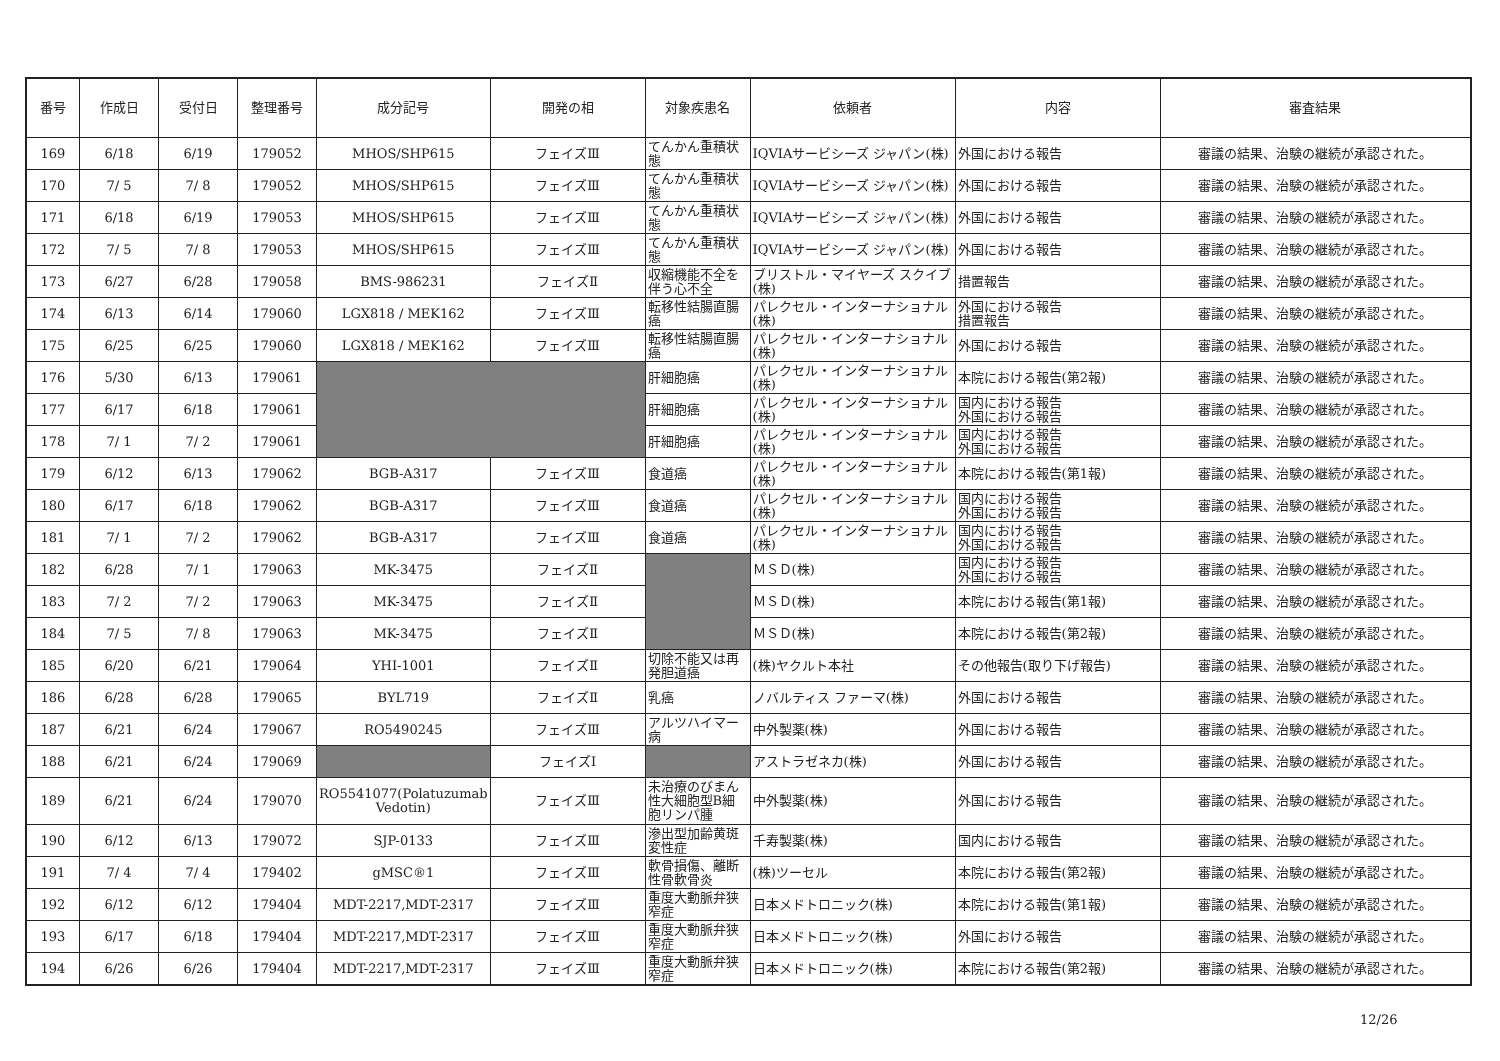| 番号 | 作成日 | 受付日 | 整理番号 | 成分記号 | 開発の相 | 対象疾患名 | 依頼者 | 内容 | 審査結果 |
| --- | --- | --- | --- | --- | --- | --- | --- | --- | --- |
| 169 | 6/18 | 6/19 | 179052 | MHOS/SHP615 | フェイズⅢ | てんかん重積状態 | IQVIAサービシーズ ジャパン(株) | 外国における報告 | 審議の結果、治験の継続が承認された。 |
| 170 | 7/ 5 | 7/ 8 | 179052 | MHOS/SHP615 | フェイズⅢ | てんかん重積状態 | IQVIAサービシーズ ジャパン(株) | 外国における報告 | 審議の結果、治験の継続が承認された。 |
| 171 | 6/18 | 6/19 | 179053 | MHOS/SHP615 | フェイズⅢ | てんかん重積状態 | IQVIAサービシーズ ジャパン(株) | 外国における報告 | 審議の結果、治験の継続が承認された。 |
| 172 | 7/ 5 | 7/ 8 | 179053 | MHOS/SHP615 | フェイズⅢ | てんかん重積状態 | IQVIAサービシーズ ジャパン(株) | 外国における報告 | 審議の結果、治験の継続が承認された。 |
| 173 | 6/27 | 6/28 | 179058 | BMS-986231 | フェイズⅡ | 収縮機能不全を伴う心不全 | ブリストル・マイヤーズ スクイブ(株) | 措置報告 | 審議の結果、治験の継続が承認された。 |
| 174 | 6/13 | 6/14 | 179060 | LGX818 / MEK162 | フェイズⅢ | 転移性結腸直腸癌 | パレクセル・インターナショナル(株) | 外国における報告 措置報告 | 審議の結果、治験の継続が承認された。 |
| 175 | 6/25 | 6/25 | 179060 | LGX818 / MEK162 | フェイズⅢ | 転移性結腸直腸癌 | パレクセル・インターナショナル(株) | 外国における報告 | 審議の結果、治験の継続が承認された。 |
| 176 | 5/30 | 6/13 | 179061 | | | 肝細胞癌 | パレクセル・インターナショナル(株) | 本院における報告(第2報) | 審議の結果、治験の継続が承認された。 |
| 177 | 6/17 | 6/18 | 179061 | | | 肝細胞癌 | パレクセル・インターナショナル(株) | 国内における報告 外国における報告 | 審議の結果、治験の継続が承認された。 |
| 178 | 7/ 1 | 7/ 2 | 179061 | | | 肝細胞癌 | パレクセル・インターナショナル(株) | 国内における報告 外国における報告 | 審議の結果、治験の継続が承認された。 |
| 179 | 6/12 | 6/13 | 179062 | BGB-A317 | フェイズⅢ | 食道癌 | パレクセル・インターナショナル(株) | 本院における報告(第1報) | 審議の結果、治験の継続が承認された。 |
| 180 | 6/17 | 6/18 | 179062 | BGB-A317 | フェイズⅢ | 食道癌 | パレクセル・インターナショナル(株) | 国内における報告 外国における報告 | 審議の結果、治験の継続が承認された。 |
| 181 | 7/ 1 | 7/ 2 | 179062 | BGB-A317 | フェイズⅢ | 食道癌 | パレクセル・インターナショナル(株) | 国内における報告 外国における報告 | 審議の結果、治験の継続が承認された。 |
| 182 | 6/28 | 7/ 1 | 179063 | MK-3475 | フェイズⅡ | | ＭＳＤ(株) | 国内における報告 外国における報告 | 審議の結果、治験の継続が承認された。 |
| 183 | 7/ 2 | 7/ 2 | 179063 | MK-3475 | フェイズⅡ | | ＭＳＤ(株) | 本院における報告(第1報) | 審議の結果、治験の継続が承認された。 |
| 184 | 7/ 5 | 7/ 8 | 179063 | MK-3475 | フェイズⅡ | | ＭＳＤ(株) | 本院における報告(第2報) | 審議の結果、治験の継続が承認された。 |
| 185 | 6/20 | 6/21 | 179064 | YHI-1001 | フェイズⅡ | 切除不能又は再発胆道癌 | (株)ヤクルト本社 | その他報告(取り下げ報告) | 審議の結果、治験の継続が承認された。 |
| 186 | 6/28 | 6/28 | 179065 | BYL719 | フェイズⅡ | 乳癌 | ノバルティス ファーマ(株) | 外国における報告 | 審議の結果、治験の継続が承認された。 |
| 187 | 6/21 | 6/24 | 179067 | RO5490245 | フェイズⅢ | アルツハイマー病 | 中外製薬(株) | 外国における報告 | 審議の結果、治験の継続が承認された。 |
| 188 | 6/21 | 6/24 | 179069 | | フェイズⅠ | | アストラゼネカ(株) | 外国における報告 | 審議の結果、治験の継続が承認された。 |
| 189 | 6/21 | 6/24 | 179070 | RO5541077(Polatuzumab Vedotin) | フェイズⅢ | 未治療のびまん性大細胞型B細胞リンパ腫 | 中外製薬(株) | 外国における報告 | 審議の結果、治験の継続が承認された。 |
| 190 | 6/12 | 6/13 | 179072 | SJP-0133 | フェイズⅢ | 滲出型加齢黄斑変性症 | 千寿製薬(株) | 国内における報告 | 審議の結果、治験の継続が承認された。 |
| 191 | 7/ 4 | 7/ 4 | 179402 | gMSC®1 | フェイズⅢ | 軟骨損傷、離断性骨軟骨炎 | (株)ツーセル | 本院における報告(第2報) | 審議の結果、治験の継続が承認された。 |
| 192 | 6/12 | 6/12 | 179404 | MDT-2217,MDT-2317 | フェイズⅢ | 重度大動脈弁狭窄症 | 日本メドトロニック(株) | 本院における報告(第1報) | 審議の結果、治験の継続が承認された。 |
| 193 | 6/17 | 6/18 | 179404 | MDT-2217,MDT-2317 | フェイズⅢ | 重度大動脈弁狭窄症 | 日本メドトロニック(株) | 外国における報告 | 審議の結果、治験の継続が承認された。 |
| 194 | 6/26 | 6/26 | 179404 | MDT-2217,MDT-2317 | フェイズⅢ | 重度大動脈弁狭窄症 | 日本メドトロニック(株) | 本院における報告(第2報) | 審議の結果、治験の継続が承認された。 |
12/26